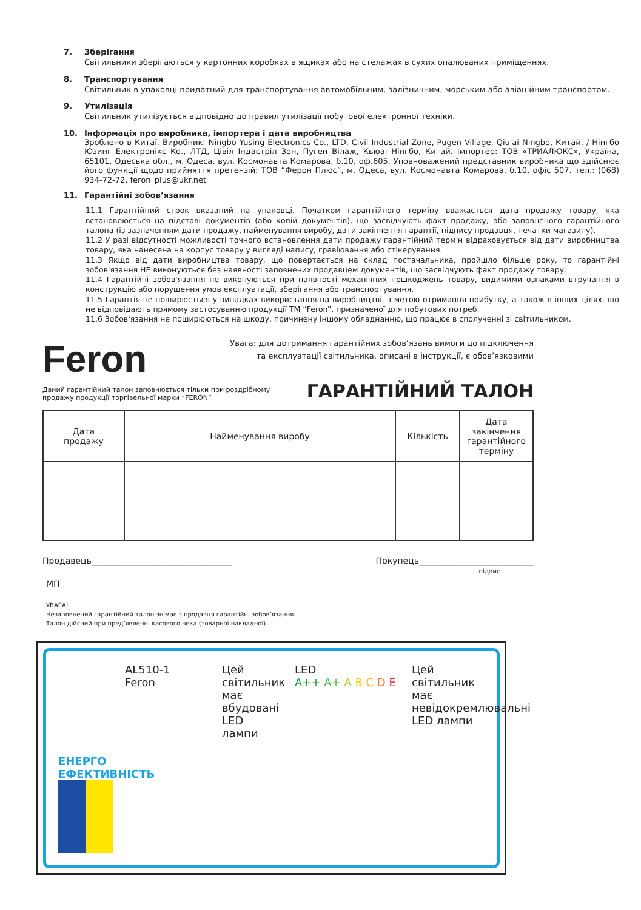7. Зберігання
Світильники зберігаються у картонних коробках в ящиках або на стелажах в сухих опалюваних приміщеннях.
8. Транспортування
Світильник в упаковці придатний для транспортування автомобільним, залізничним, морським або авіаційним транспортом.
9. Утилізація
Світильник утилізується відповідно до правил утилізації побутової електронної техніки.
10. Інформація про виробника, імпортера і дата виробництва
Зроблено в Китаї. Виробник: Ningbo Yusing Electronics Co., LTD, Civil Industrial Zone, Pugen Village, Qiu'ai Ningbo, Китай. / Нінгбо Юзинг Електронікс Ко., ЛТД, Цівіл Індастріл Зон, Пуген Вілаж, Кьюаі Нінгбо, Китай. Імпортер: ТОВ «ТРИАЛЮКС», Україна, 65101, Одеська обл., м. Одеса, вул. Космонавта Комарова, б.10, оф.605. Уповноважений представник виробника що здійснює його функції щодо прийняття претензій: ТОВ “Ферон Плюс”, м. Одеса, вул. Космонавта Комарова, б.10, офіс 507. тел.: (068) 934-72-72, feron_plus@ukr.net
11. Гарантійні зобов’язання
11.1 Гарантійний строк вказаний на упаковці. Початком гарантійного терміну вважається дата продажу товару, яка встановлюється на підставі документів (або копій документів), що засвідчують факт продажу, або заповненого гарантійного талона (із зазначенням дати продажу, найменування виробу, дати закінчення гарантії, підпису продавця, печатки магазину).
11.2 У разі відсутності можливості точного встановлення дати продажу гарантійний термін відраховується від дати виробництва товару, яка нанесена на корпус товару у вигляді напису, гравіювання або стікерування.
11.3 Якщо від дати виробництва товару, що повертається на склад постачальника, пройшло більше року, то гарантійні зобов'язання НЕ виконуються без наявності заповнених продавцем документів, що засвідчують факт продажу товару.
11.4 Гарантійні зобов'язання не виконуються при наявності механічних пошкоджень товару, видимими ознаками втручання в конструкцію або порушення умов експлуатації, зберігання або транспортування.
11.5 Гарантія не поширюється у випадках використання на виробництві, з метою отримання прибутку, а також в інших цілях, що не відповідають прямому застосуванню продукції ТМ “Feron”, призначеної для побутових потреб.
11.6 Зобов'язання не поширюються на шкоду, причинену іншому обладнанню, що працює в сполученні зі світильником.
Feron
Увага: для дотримання гарантійних зобов’язань вимоги до підключення
та експлуатації світильника, описані в інструкції, є обов’язковими
Даний гарантійний талон заповнюється тільки при роздрібному
продажу продукції торгівельної марки “FERON”
ГАРАНТІЙНИЙ ТАЛОН
| Дата продажу | Найменування виробу | Кількість | Дата закінчення гарантійного терміну |
| --- | --- | --- | --- |
Продавець_________________________________
Покупець___________________________
підпис
МП
УВАГА!
Незаповнений гарантійний талон знімає з продавця гарантійні зобов’язання.
Талон дійсний при пред’явленні касового чека (товарної накладної).
ЕНЕРГО ЕФЕКТИВНІСТЬ
AL510-1
Feron
Цей світильник має вбудовані LED лампи
LED
A++ A+ A B C D E
Цей світильник має невідокремлювальні LED лампи